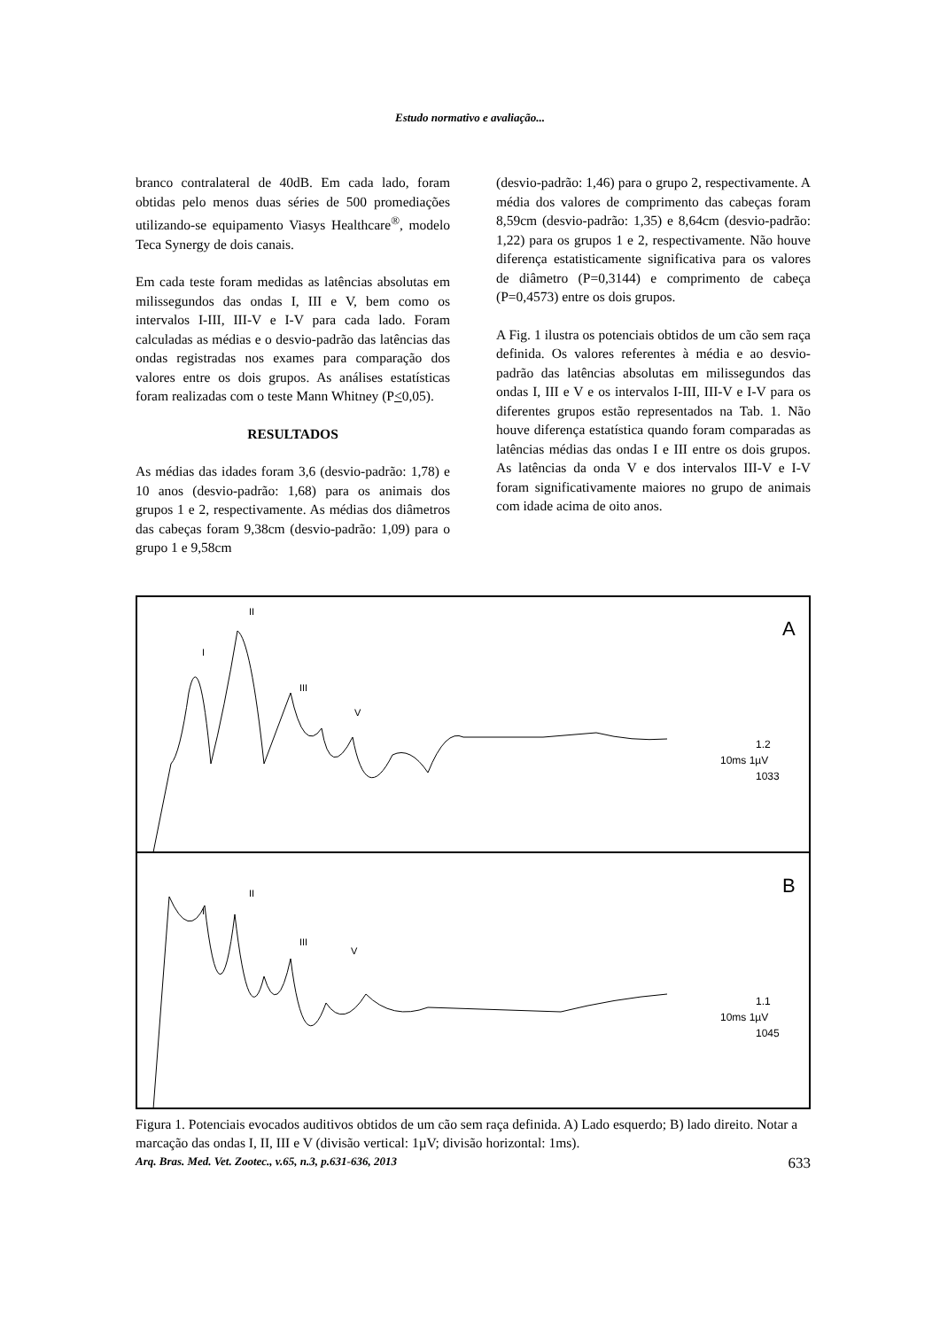Estudo normativo e avaliação...
branco contralateral de 40dB. Em cada lado, foram obtidas pelo menos duas séries de 500 promediações utilizando-se equipamento Viasys Healthcare<sup>®</sup>, modelo Teca Synergy de dois canais.
Em cada teste foram medidas as latências absolutas em milissegundos das ondas I, III e V, bem como os intervalos I-III, III-V e I-V para cada lado. Foram calculadas as médias e o desvio-padrão das latências das ondas registradas nos exames para comparação dos valores entre os dois grupos. As análises estatísticas foram realizadas com o teste Mann Whitney (P<0,05).
RESULTADOS
As médias das idades foram 3,6 (desvio-padrão: 1,78) e 10 anos (desvio-padrão: 1,68) para os animais dos grupos 1 e 2, respectivamente. As médias dos diâmetros das cabeças foram 9,38cm (desvio-padrão: 1,09) para o grupo 1 e 9,58cm
(desvio-padrão: 1,46) para o grupo 2, respectivamente. A média dos valores de comprimento das cabeças foram 8,59cm (desvio-padrão: 1,35) e 8,64cm (desvio-padrão: 1,22) para os grupos 1 e 2, respectivamente. Não houve diferença estatisticamente significativa para os valores de diâmetro (P=0,3144) e comprimento de cabeça (P=0,4573) entre os dois grupos.
A Fig. 1 ilustra os potenciais obtidos de um cão sem raça definida. Os valores referentes à média e ao desvio-padrão das latências absolutas em milissegundos das ondas I, III e V e os intervalos I-III, III-V e I-V para os diferentes grupos estão representados na Tab. 1. Não houve diferença estatística quando foram comparadas as latências médias das ondas I e III entre os dois grupos. As latências da onda V e dos intervalos III-V e I-V foram significativamente maiores no grupo de animais com idade acima de oito anos.
A
B
II
I
III
V
II
I
III
V
1.2
10ms 1µV
1033
1.1
10ms 1µV
1045
Figura 1. Potenciais evocados auditivos obtidos de um cão sem raça definida. A) Lado esquerdo; B) lado direito. Notar a marcação das ondas I, II, III e V (divisão vertical: 1µV; divisão horizontal: 1ms).
Arq. Bras. Med. Vet. Zootec., v.65, n.3, p.631-636, 2013 633